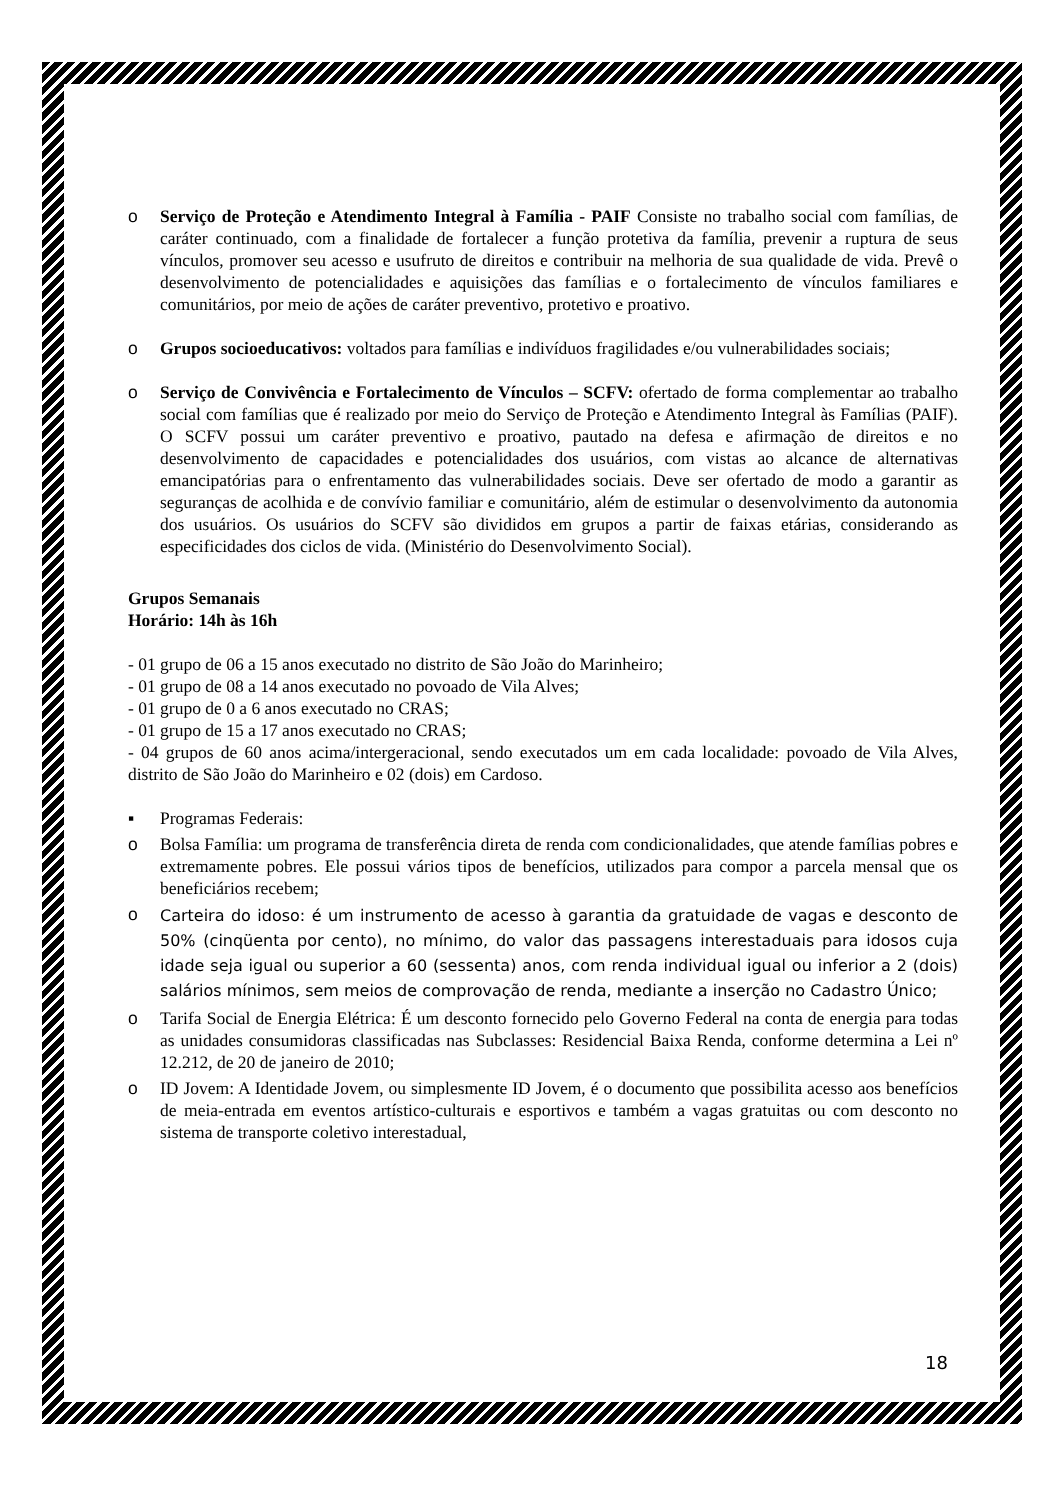o Serviço de Proteção e Atendimento Integral à Família - PAIF Consiste no trabalho social com famílias, de caráter continuado, com a finalidade de fortalecer a função protetiva da família, prevenir a ruptura de seus vínculos, promover seu acesso e usufruto de direitos e contribuir na melhoria de sua qualidade de vida. Prevê o desenvolvimento de potencialidades e aquisições das famílias e o fortalecimento de vínculos familiares e comunitários, por meio de ações de caráter preventivo, protetivo e proativo.
o Grupos socioeducativos: voltados para famílias e indivíduos fragilidades e/ou vulnerabilidades sociais;
o Serviço de Convivência e Fortalecimento de Vínculos – SCFV: ofertado de forma complementar ao trabalho social com famílias que é realizado por meio do Serviço de Proteção e Atendimento Integral às Famílias (PAIF). O SCFV possui um caráter preventivo e proativo, pautado na defesa e afirmação de direitos e no desenvolvimento de capacidades e potencialidades dos usuários, com vistas ao alcance de alternativas emancipatórias para o enfrentamento das vulnerabilidades sociais. Deve ser ofertado de modo a garantir as seguranças de acolhida e de convívio familiar e comunitário, além de estimular o desenvolvimento da autonomia dos usuários. Os usuários do SCFV são divididos em grupos a partir de faixas etárias, considerando as especificidades dos ciclos de vida. (Ministério do Desenvolvimento Social).
Grupos Semanais
Horário: 14h às 16h
- 01 grupo de 06 a 15 anos executado no distrito de São João do Marinheiro;
- 01 grupo de 08 a 14 anos executado no povoado de Vila Alves;
- 01 grupo de 0 a 6 anos executado no CRAS;
- 01 grupo de 15 a 17 anos executado no CRAS;
- 04 grupos de 60 anos acima/intergeracional, sendo executados um em cada localidade: povoado de Vila Alves, distrito de São João do Marinheiro e 02 (dois) em Cardoso.
▪ Programas Federais:
o Bolsa Família: um programa de transferência direta de renda com condicionalidades, que atende famílias pobres e extremamente pobres. Ele possui vários tipos de benefícios, utilizados para compor a parcela mensal que os beneficiários recebem;
o
Carteira do idoso: é um instrumento de acesso à garantia da gratuidade de vagas e desconto de 50% (cinqüenta por cento), no mínimo, do valor das passagens interestaduais para idosos cuja idade seja igual ou superior a 60 (sessenta) anos, com renda individual igual ou inferior a 2 (dois) salários mínimos, sem meios de comprovação de renda, mediante a inserção no Cadastro Único;
o Tarifa Social de Energia Elétrica: É um desconto fornecido pelo Governo Federal na conta de energia para todas as unidades consumidoras classificadas nas Subclasses: Residencial Baixa Renda, conforme determina a Lei nº 12.212, de 20 de janeiro de 2010;
o ID Jovem: A Identidade Jovem, ou simplesmente ID Jovem, é o documento que possibilita acesso aos benefícios de meia-entrada em eventos artístico-culturais e esportivos e também a vagas gratuitas ou com desconto no sistema de transporte coletivo interestadual,
18